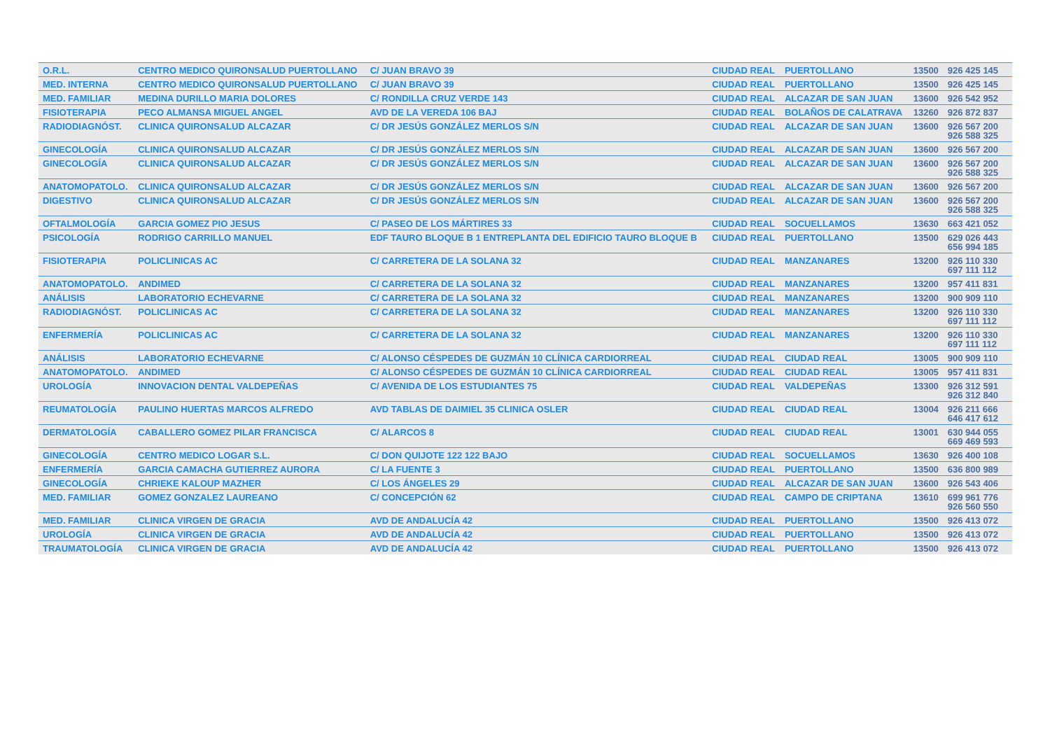| O.R.L. | CENTRO MEDICO QUIRONSALUD PUERTOLLANO | C/ JUAN BRAVO 39 | CIUDAD REAL | PUERTOLLANO | 13500 | 926 425 145 | |
| MED. INTERNA | CENTRO MEDICO QUIRONSALUD PUERTOLLANO | C/ JUAN BRAVO 39 | CIUDAD REAL | PUERTOLLANO | 13500 | 926 425 145 | |
| MED. FAMILIAR | MEDINA DURILLO MARIA DOLORES | C/ RONDILLA CRUZ VERDE 143 | CIUDAD REAL | ALCAZAR DE SAN JUAN | 13600 | 926 542 952 | |
| FISIOTERAPIA | PECO ALMANSA MIGUEL ANGEL | AVD DE LA VEREDA 106 BAJ | CIUDAD REAL | BOLAÑOS DE CALATRAVA | 13260 | 926 872 837 | |
| RADIODIAGNÓST. | CLINICA QUIRONSALUD ALCAZAR | C/ DR JESÚS GONZÁLEZ MERLOS S/N | CIUDAD REAL | ALCAZAR DE SAN JUAN | 13600 | 926 567 200 926 588 325 | |
| GINECOLOGÍA | CLINICA QUIRONSALUD ALCAZAR | C/ DR JESÚS GONZÁLEZ MERLOS S/N | CIUDAD REAL | ALCAZAR DE SAN JUAN | 13600 | 926 567 200 | |
| GINECOLOGÍA | CLINICA QUIRONSALUD ALCAZAR | C/ DR JESÚS GONZÁLEZ MERLOS S/N | CIUDAD REAL | ALCAZAR DE SAN JUAN | 13600 | 926 567 200 926 588 325 | |
| ANATOMOPATOLO. | CLINICA QUIRONSALUD ALCAZAR | C/ DR JESÚS GONZÁLEZ MERLOS S/N | CIUDAD REAL | ALCAZAR DE SAN JUAN | 13600 | 926 567 200 | |
| DIGESTIVO | CLINICA QUIRONSALUD ALCAZAR | C/ DR JESÚS GONZÁLEZ MERLOS S/N | CIUDAD REAL | ALCAZAR DE SAN JUAN | 13600 | 926 567 200 926 588 325 | |
| OFTALMOLOGÍA | GARCIA GOMEZ PIO JESUS | C/ PASEO DE LOS MÁRTIRES 33 | CIUDAD REAL | SOCUELLAMOS | 13630 | 663 421 052 | |
| PSICOLOGÍA | RODRIGO CARRILLO MANUEL | EDF TAURO BLOQUE B 1 ENTREPLANTA DEL EDIFICIO TAURO BLOQUE B | CIUDAD REAL | PUERTOLLANO | 13500 | 629 026 443 656 994 185 | |
| FISIOTERAPIA | POLICLINICAS AC | C/ CARRETERA DE LA SOLANA 32 | CIUDAD REAL | MANZANARES | 13200 | 926 110 330 697 111 112 | |
| ANATOMOPATOLO. | ANDIMED | C/ CARRETERA DE LA SOLANA 32 | CIUDAD REAL | MANZANARES | 13200 | 957 411 831 | |
| ANÁLISIS | LABORATORIO ECHEVARNE | C/ CARRETERA DE LA SOLANA 32 | CIUDAD REAL | MANZANARES | 13200 | 900 909 110 | |
| RADIODIAGNÓST. | POLICLINICAS AC | C/ CARRETERA DE LA SOLANA 32 | CIUDAD REAL | MANZANARES | 13200 | 926 110 330 697 111 112 | |
| ENFERMERÍA | POLICLINICAS AC | C/ CARRETERA DE LA SOLANA 32 | CIUDAD REAL | MANZANARES | 13200 | 926 110 330 697 111 112 | |
| ANÁLISIS | LABORATORIO ECHEVARNE | C/ ALONSO CÉSPEDES DE GUZMÁN 10 CLÍNICA CARDIORREAL | CIUDAD REAL | CIUDAD REAL | 13005 | 900 909 110 | |
| ANATOMOPATOLO. | ANDIMED | C/ ALONSO CÉSPEDES DE GUZMÁN 10 CLÍNICA CARDIORREAL | CIUDAD REAL | CIUDAD REAL | 13005 | 957 411 831 | |
| UROLOGÍA | INNOVACION DENTAL VALDEPEÑAS | C/ AVENIDA DE LOS ESTUDIANTES 75 | CIUDAD REAL | VALDEPEÑAS | 13300 | 926 312 591 926 312 840 | |
| REUMATOLOGÍA | PAULINO HUERTAS MARCOS ALFREDO | AVD TABLAS DE DAIMIEL 35 CLINICA OSLER | CIUDAD REAL | CIUDAD REAL | 13004 | 926 211 666 646 417 612 | |
| DERMATOLOGÍA | CABALLERO GOMEZ PILAR FRANCISCA | C/ ALARCOS 8 | CIUDAD REAL | CIUDAD REAL | 13001 | 630 944 055 669 469 593 | |
| GINECOLOGÍA | CENTRO MEDICO LOGAR S.L. | C/ DON QUIJOTE 122 122 BAJO | CIUDAD REAL | SOCUELLAMOS | 13630 | 926 400 108 | |
| ENFERMERÍA | GARCIA CAMACHA GUTIERREZ AURORA | C/ LA FUENTE 3 | CIUDAD REAL | PUERTOLLANO | 13500 | 636 800 989 | |
| GINECOLOGÍA | CHRIEKE KALOUP MAZHER | C/ LOS ÁNGELES 29 | CIUDAD REAL | ALCAZAR DE SAN JUAN | 13600 | 926 543 406 | |
| MED. FAMILIAR | GOMEZ GONZALEZ LAUREANO | C/ CONCEPCIÓN 62 | CIUDAD REAL | CAMPO DE CRIPTANA | 13610 | 699 961 776 926 560 550 | |
| MED. FAMILIAR | CLINICA VIRGEN DE GRACIA | AVD DE ANDALUCÍA 42 | CIUDAD REAL | PUERTOLLANO | 13500 | 926 413 072 | |
| UROLOGÍA | CLINICA VIRGEN DE GRACIA | AVD DE ANDALUCÍA 42 | CIUDAD REAL | PUERTOLLANO | 13500 | 926 413 072 | |
| TRAUMATOLOGÍA | CLINICA VIRGEN DE GRACIA | AVD DE ANDALUCÍA 42 | CIUDAD REAL | PUERTOLLANO | 13500 | 926 413 072 | |